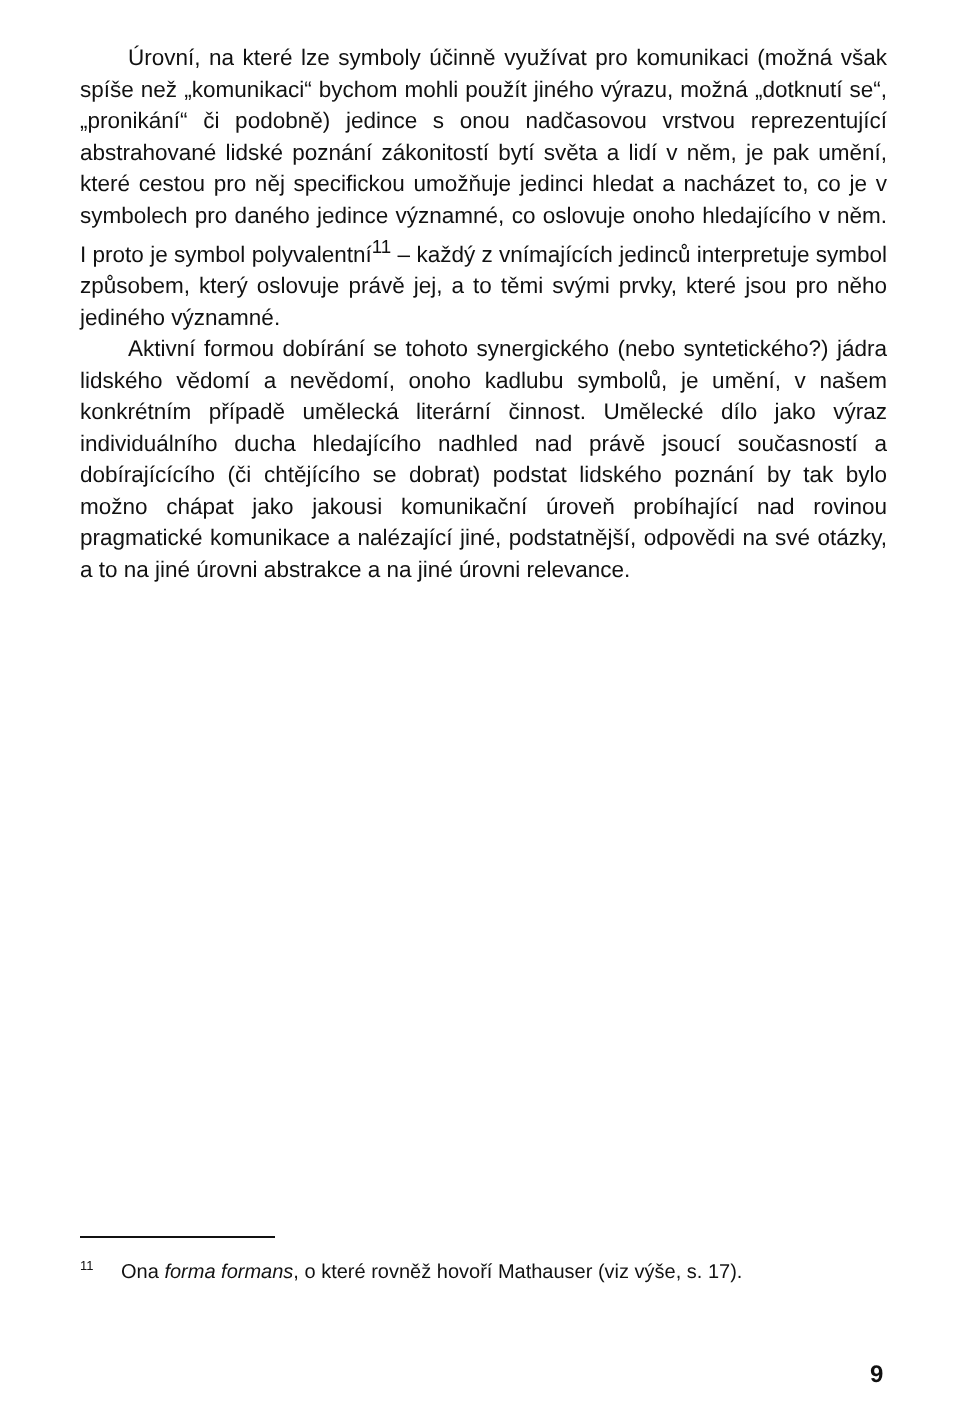Úrovní, na které lze symboly účinně využívat pro komunikaci (možná však spíše než „komunikaci“ bychom mohli použít jiného výrazu, možná „dotknutí se“, „pronikání“ či podobně) jedince s onou nadčasovou vrstvou reprezentující abstrahované lidské poznání zákonitostí bytí světa a lidí v něm, je pak umění, které cestou pro něj specifickou umožňuje jedinci hledat a nacházet to, co je v symbolech pro daného jedince významné, co oslovuje onoho hledajícího v něm. I proto je symbol polyvalentní<sup>11</sup> – každý z vnímajících jedinců interpretuje symbol způsobem, který oslovuje právě jej, a to těmi svými prvky, které jsou pro něho jediného významné.
Aktivní formou dobírání se tohoto synergického (nebo syntetického?) jádra lidského vědomí a nevědomí, onoho kadlubu symbolů, je umění, v našem konkrétním případě umělecká literární činnost. Umělecké dílo jako výraz individuálního ducha hledajícího nadhled nad právě jsoucí současností a dobírajícícího (či chtějícího se dobrat) podstat lidského poznání by tak bylo možno chápat jako jakousi komunikační úroveň probíhající nad rovinou pragmatické komunikace a nalézající jiné, podstatnější, odpovědi na své otázky, a to na jiné úrovni abstrakce a na jiné úrovni relevance.
<sup>11</sup> Ona forma formans, o které rovněž hovoří Mathauser (viz výše, s. 17).
9